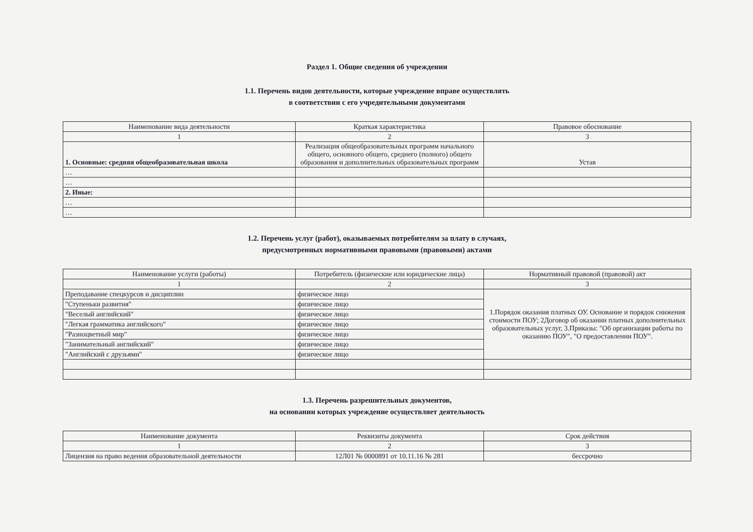Раздел 1. Общие сведения об учреждении
1.1. Перечень видов деятельности, которые учреждение вправе осуществлять
в соответствии с его учредительными документами
| Наименование вида деятельности | Краткая характеристика | Правовое обоснование |
| --- | --- | --- |
| 1 | 2 | 3 |
| 1. Основные: средняя общеобразовательная школа | Реализация общеобразовательных программ начального общего, основного общего, среднего (полного) общего образования и дополнительных образовательных программ | Устав |
| … | | |
| … | | |
| 2. Иные: | | |
| … | | |
| … | | |
1.2. Перечень услуг (работ), оказываемых потребителям за плату в случаях,
предусмотренных нормативными правовыми (правовыми) актами
| Наименование услуги (работы) | Потребитель (физические или юридические лица) | Нормативный правовой (правовой) акт |
| --- | --- | --- |
| 1 | 2 | 3 |
| Преподавание спецкурсов и дисциплин | физическое лицо | 1.Порядок оказания платных ОУ. Основание и порядок снижения стоимости ПОУ; 2Договор об оказании платных дополнительных образовательных услуг, 3.Приказы: "Об организации работы по оказанию ПОУ", "О предоставлении ПОУ". |
| "Ступеньки развития" | физическое лицо | |
| "Веселый английский" | физическое лицо | |
| "Легкая грамматика английского" | физическое лицо | |
| "Разноцветный мир" | физическое лицо | |
| "Занимательный английский" | физическое лицо | |
| "Английский с друзьями" | физическое лицо | |
1.3. Перечень разрешительных документов,
на основании которых учреждение осуществляет деятельность
| Наименование документа | Реквизиты документа | Срок действия |
| --- | --- | --- |
| 1 | 2 | 3 |
| Лицензия на право ведения образовательной деятельности | 12Л01 № 0000891 от 10.11.16 № 281 | бессрочно |